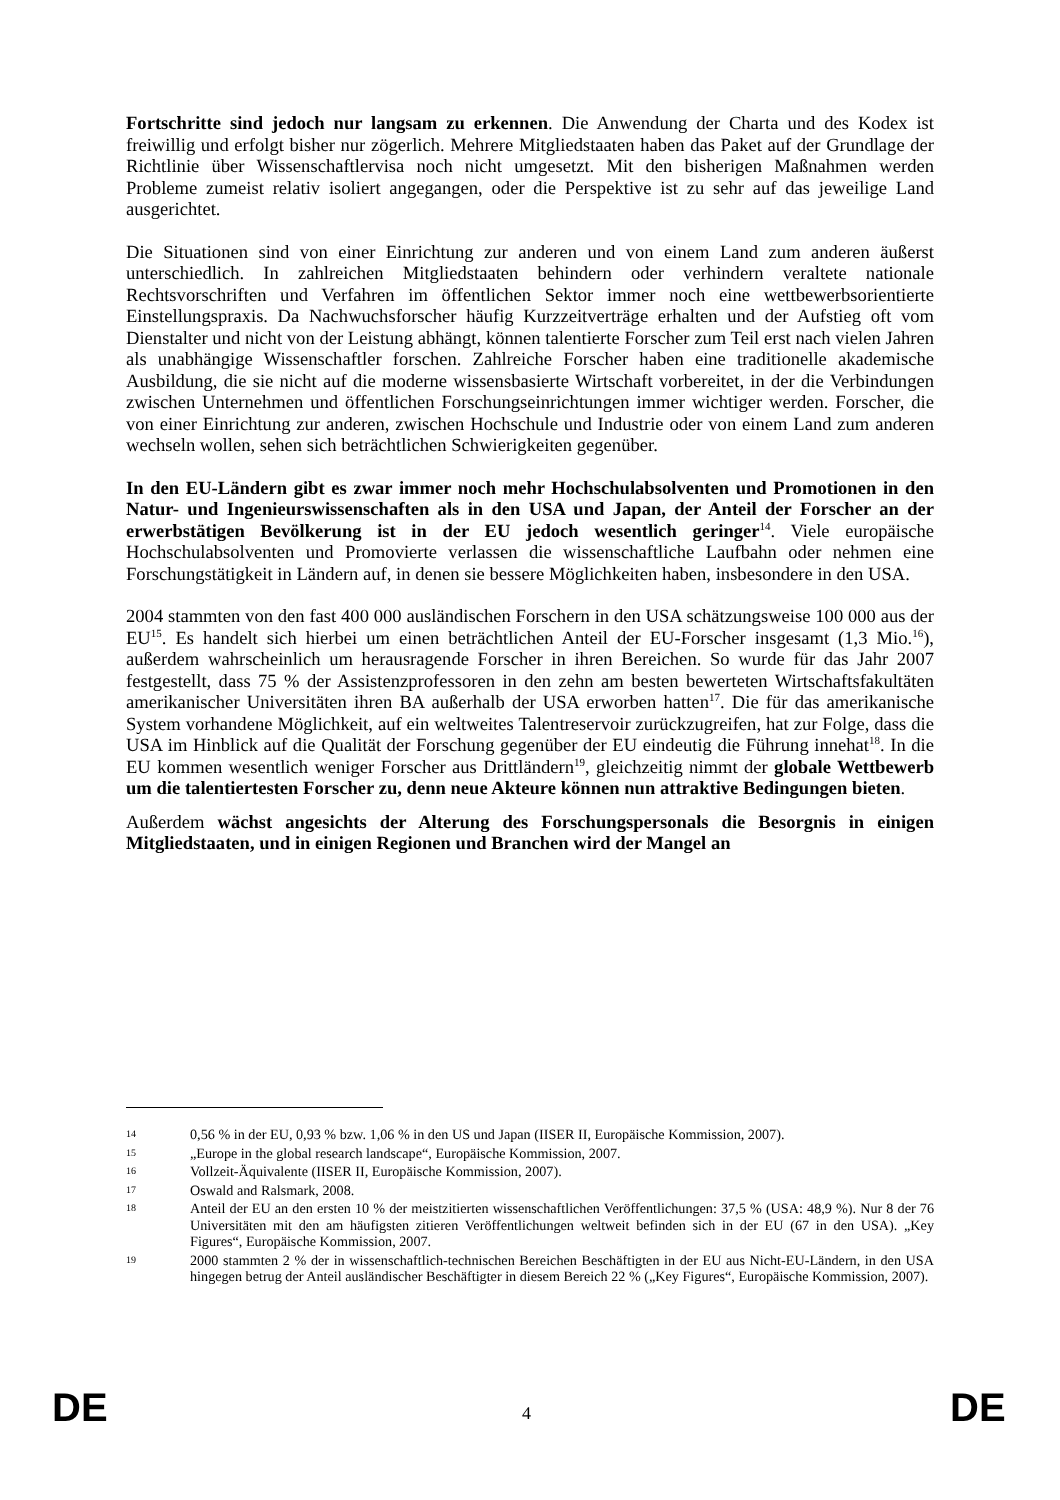Fortschritte sind jedoch nur langsam zu erkennen. Die Anwendung der Charta und des Kodex ist freiwillig und erfolgt bisher nur zögerlich. Mehrere Mitgliedstaaten haben das Paket auf der Grundlage der Richtlinie über Wissenschaftlervisa noch nicht umgesetzt. Mit den bisherigen Maßnahmen werden Probleme zumeist relativ isoliert angegangen, oder die Perspektive ist zu sehr auf das jeweilige Land ausgerichtet.
Die Situationen sind von einer Einrichtung zur anderen und von einem Land zum anderen äußerst unterschiedlich. In zahlreichen Mitgliedstaaten behindern oder verhindern veraltete nationale Rechtsvorschriften und Verfahren im öffentlichen Sektor immer noch eine wettbewerbsorientierte Einstellungspraxis. Da Nachwuchsforscher häufig Kurzzeitverträge erhalten und der Aufstieg oft vom Dienstalter und nicht von der Leistung abhängt, können talentierte Forscher zum Teil erst nach vielen Jahren als unabhängige Wissenschaftler forschen. Zahlreiche Forscher haben eine traditionelle akademische Ausbildung, die sie nicht auf die moderne wissensbasierte Wirtschaft vorbereitet, in der die Verbindungen zwischen Unternehmen und öffentlichen Forschungseinrichtungen immer wichtiger werden. Forscher, die von einer Einrichtung zur anderen, zwischen Hochschule und Industrie oder von einem Land zum anderen wechseln wollen, sehen sich beträchtlichen Schwierigkeiten gegenüber.
In den EU-Ländern gibt es zwar immer noch mehr Hochschulabsolventen und Promotionen in den Natur- und Ingenieurswissenschaften als in den USA und Japan, der Anteil der Forscher an der erwerbstätigen Bevölkerung ist in der EU jedoch wesentlich geringer<sup>14</sup>. Viele europäische Hochschulabsolventen und Promovierte verlassen die wissenschaftliche Laufbahn oder nehmen eine Forschungstätigkeit in Ländern auf, in denen sie bessere Möglichkeiten haben, insbesondere in den USA.
2004 stammten von den fast 400 000 ausländischen Forschern in den USA schätzungsweise 100 000 aus der EU<sup>15</sup>. Es handelt sich hierbei um einen beträchtlichen Anteil der EU-Forscher insgesamt (1,3 Mio.<sup>16</sup>), außerdem wahrscheinlich um herausragende Forscher in ihren Bereichen. So wurde für das Jahr 2007 festgestellt, dass 75 % der Assistenzprofessoren in den zehn am besten bewerteten Wirtschaftsfakultäten amerikanischer Universitäten ihren BA außerhalb der USA erworben hatten<sup>17</sup>. Die für das amerikanische System vorhandene Möglichkeit, auf ein weltweites Talentreservoir zurückzugreifen, hat zur Folge, dass die USA im Hinblick auf die Qualität der Forschung gegenüber der EU eindeutig die Führung innehat<sup>18</sup>. In die EU kommen wesentlich weniger Forscher aus Drittländern<sup>19</sup>, gleichzeitig nimmt der globale Wettbewerb um die talentiertesten Forscher zu, denn neue Akteure können nun attraktive Bedingungen bieten.
Außerdem wächst angesichts der Alterung des Forschungspersonals die Besorgnis in einigen Mitgliedstaaten, und in einigen Regionen und Branchen wird der Mangel an
14 0,56 % in der EU, 0,93 % bzw. 1,06 % in den US und Japan (IISER II, Europäische Kommission, 2007).
15 „Europe in the global research landscape“, Europäische Kommission, 2007.
16 Vollzeit-Äquivalente (IISER II, Europäische Kommission, 2007).
17 Oswald and Ralsmark, 2008.
18 Anteil der EU an den ersten 10 % der meistzitierten wissenschaftlichen Veröffentlichungen: 37,5 % (USA: 48,9 %). Nur 8 der 76 Universitäten mit den am häufigsten zitieren Veröffentlichungen weltweit befinden sich in der EU (67 in den USA). „Key Figures“, Europäische Kommission, 2007.
19 2000 stammten 2 % der in wissenschaftlich-technischen Bereichen Beschäftigten in der EU aus Nicht-EU-Ländern, in den USA hingegen betrug der Anteil ausländischer Beschäftigter in diesem Bereich 22 % („Key Figures“, Europäische Kommission, 2007).
DE 4 DE